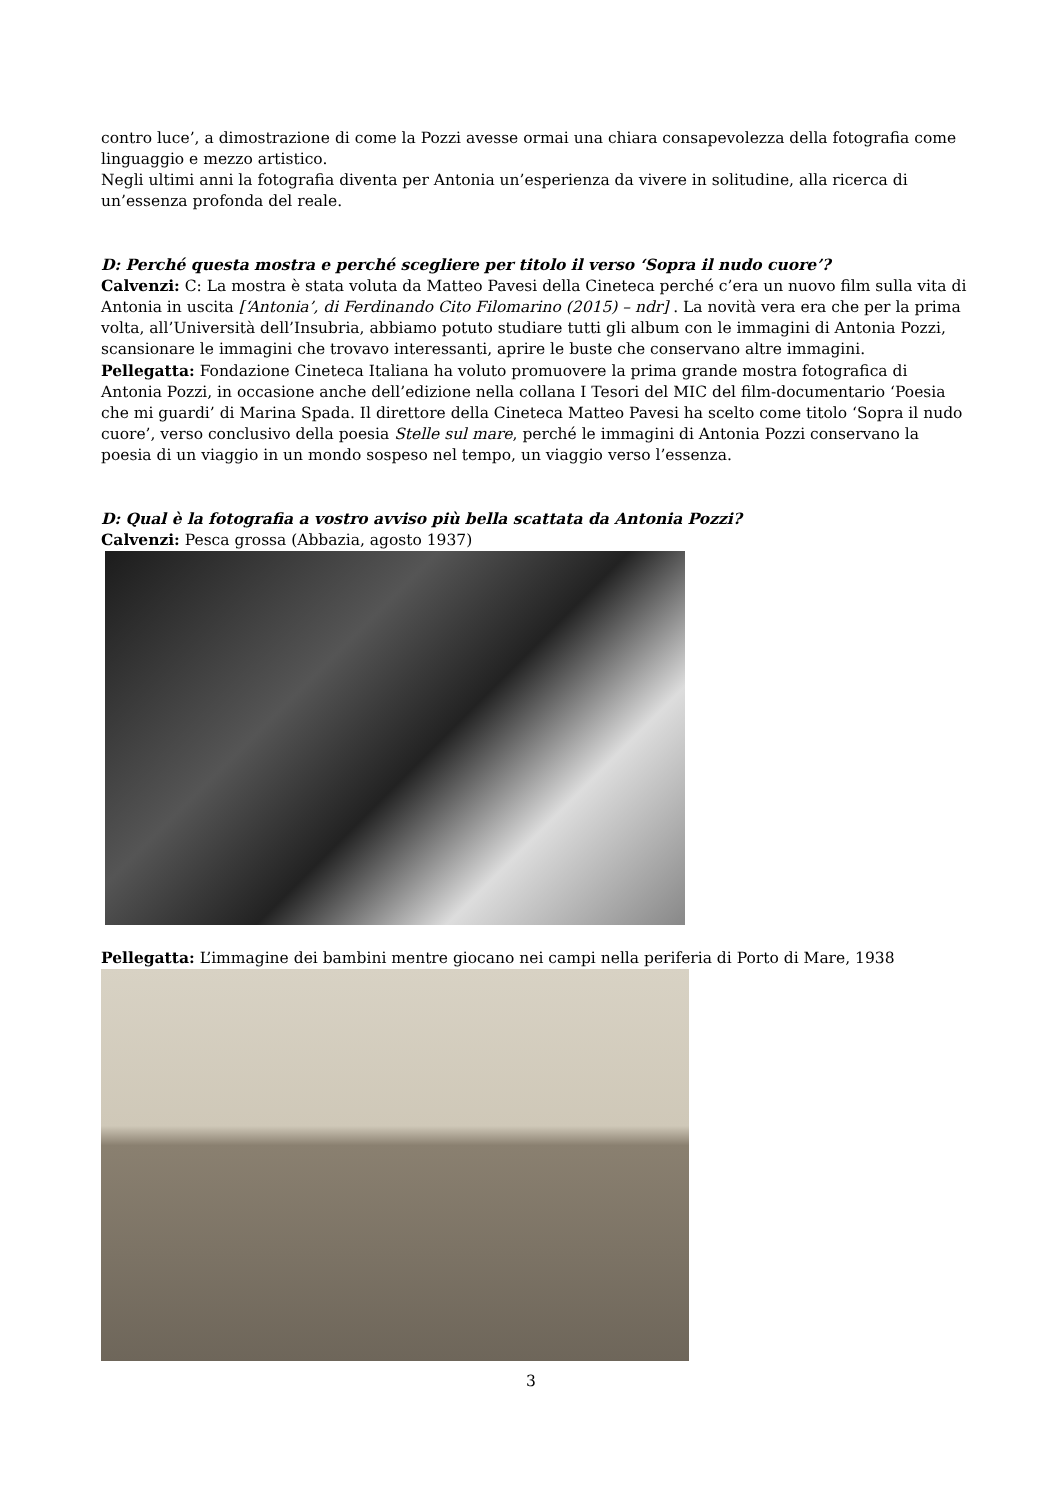contro luce’, a dimostrazione di come la Pozzi avesse ormai una chiara consapevolezza della fotografia come linguaggio e mezzo artistico.
Negli ultimi anni la fotografia diventa per Antonia un’esperienza da vivere in solitudine, alla ricerca di un’essenza profonda del reale.
D: Perché questa mostra e perché scegliere per titolo il verso ‘Sopra il nudo cuore’?
Calvenzi: C: La mostra è stata voluta da Matteo Pavesi della Cineteca perché c’era un nuovo film sulla vita di Antonia in uscita [‘Antonia’, di Ferdinando Cito Filomarino (2015) – ndr] . La novità vera era che per la prima volta, all’Università dell’Insubria, abbiamo potuto studiare tutti gli album con le immagini di Antonia Pozzi, scansionare le immagini che trovavo interessanti, aprire le buste che conservano altre immagini.
Pellegatta: Fondazione Cineteca Italiana ha voluto promuovere la prima grande mostra fotografica di Antonia Pozzi, in occasione anche dell’edizione nella collana I Tesori del MIC del film-documentario ‘Poesia che mi guardi’ di Marina Spada. Il direttore della Cineteca Matteo Pavesi ha scelto come titolo ‘Sopra il nudo cuore’, verso conclusivo della poesia Stelle sul mare, perché le immagini di Antonia Pozzi conservano la poesia di un viaggio in un mondo sospeso nel tempo, un viaggio verso l’essenza.
D: Qual è la fotografia a vostro avviso più bella scattata da Antonia Pozzi?
Calvenzi: Pesca grossa (Abbazia, agosto 1937)
Pellegatta: L’immagine dei bambini mentre giocano nei campi nella periferia di Porto di Mare, 1938
3